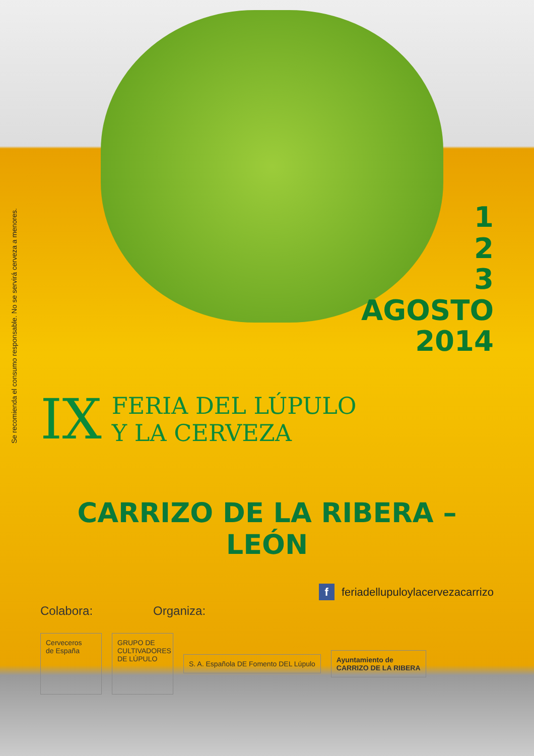Se recomienda el consumo responsable. No se servirá cerveza a menores.
1
2
3
AGOSTO
2014
IX FERIA DEL LÚPULO
Y LA CERVEZA
CARRIZO DE LA RIBERA – LEÓN
f feriadellupuloylacervezacarrizo
Colabora: Organiza:
Cerveceros
de España
GRUPO DE CULTIVADORES DE LÚPULO
S. A. Española DE Fomento DEL Lúpulo
Ayuntamiento de
CARRIZO DE LA RIBERA